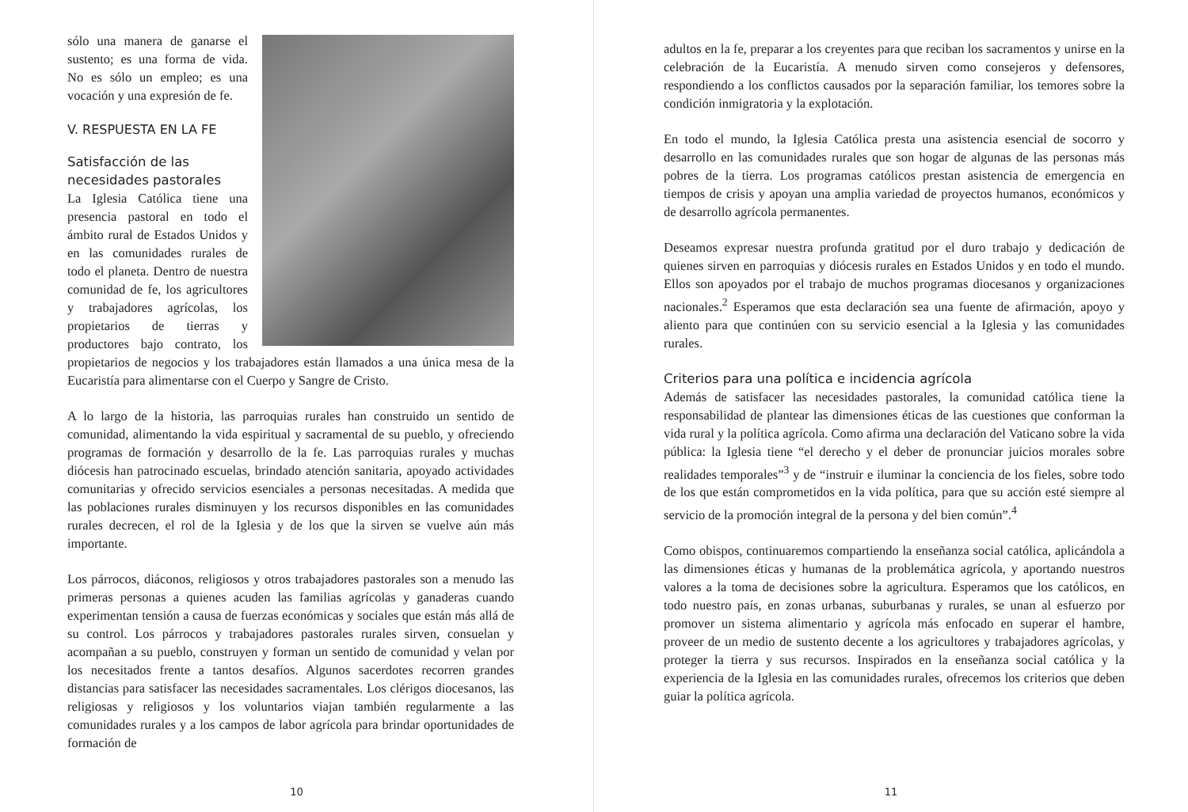sólo una manera de ganarse el sustento; es una forma de vida. No es sólo un empleo; es una vocación y una expresión de fe.
V. RESPUESTA EN LA FE
Satisfacción de las necesidades pastorales
La Iglesia Católica tiene una presencia pastoral en todo el ámbito rural de Estados Unidos y en las comunidades rurales de todo el planeta. Dentro de nuestra comunidad de fe, los agricultores y trabajadores agrícolas, los propietarios de tierras y productores bajo contrato, los propietarios de negocios y los trabajadores están llamados a una única mesa de la Eucaristía para alimentarse con el Cuerpo y Sangre de Cristo.
A lo largo de la historia, las parroquias rurales han construido un sentido de comunidad, alimentando la vida espiritual y sacramental de su pueblo, y ofreciendo programas de formación y desarrollo de la fe. Las parroquias rurales y muchas diócesis han patrocinado escuelas, brindado atención sanitaria, apoyado actividades comunitarias y ofrecido servicios esenciales a personas necesitadas. A medida que las poblaciones rurales disminuyen y los recursos disponibles en las comunidades rurales decrecen, el rol de la Iglesia y de los que la sirven se vuelve aún más importante.
Los párrocos, diáconos, religiosos y otros trabajadores pastorales son a menudo las primeras personas a quienes acuden las familias agrícolas y ganaderas cuando experimentan tensión a causa de fuerzas económicas y sociales que están más allá de su control. Los párrocos y trabajadores pastorales rurales sirven, consuelan y acompañan a su pueblo, construyen y forman un sentido de comunidad y velan por los necesitados frente a tantos desafíos. Algunos sacerdotes recorren grandes distancias para satisfacer las necesidades sacramentales. Los clérigos diocesanos, las religiosas y religiosos y los voluntarios viajan también regularmente a las comunidades rurales y a los campos de labor agrícola para brindar oportunidades de formación de
10
adultos en la fe, preparar a los creyentes para que reciban los sacramentos y unirse en la celebración de la Eucaristía. A menudo sirven como consejeros y defensores, respondiendo a los conflictos causados por la separación familiar, los temores sobre la condición inmigratoria y la explotación.
En todo el mundo, la Iglesia Católica presta una asistencia esencial de socorro y desarrollo en las comunidades rurales que son hogar de algunas de las personas más pobres de la tierra. Los programas católicos prestan asistencia de emergencia en tiempos de crisis y apoyan una amplia variedad de proyectos humanos, económicos y de desarrollo agrícola permanentes.
Deseamos expresar nuestra profunda gratitud por el duro trabajo y dedicación de quienes sirven en parroquias y diócesis rurales en Estados Unidos y en todo el mundo. Ellos son apoyados por el trabajo de muchos programas diocesanos y organizaciones nacionales.<sup>2</sup> Esperamos que esta declaración sea una fuente de afirmación, apoyo y aliento para que continúen con su servicio esencial a la Iglesia y las comunidades rurales.
Criterios para una política e incidencia agrícola
Además de satisfacer las necesidades pastorales, la comunidad católica tiene la responsabilidad de plantear las dimensiones éticas de las cuestiones que conforman la vida rural y la política agrícola. Como afirma una declaración del Vaticano sobre la vida pública: la Iglesia tiene “el derecho y el deber de pronunciar juicios morales sobre realidades temporales”<sup>3</sup> y de “instruir e iluminar la conciencia de los fieles, sobre todo de los que están comprometidos en la vida política, para que su acción esté siempre al servicio de la promoción integral de la persona y del bien común”.<sup>4</sup>
Como obispos, continuaremos compartiendo la enseñanza social católica, aplicándola a las dimensiones éticas y humanas de la problemática agrícola, y aportando nuestros valores a la toma de decisiones sobre la agricultura. Esperamos que los católicos, en todo nuestro país, en zonas urbanas, suburbanas y rurales, se unan al esfuerzo por promover un sistema alimentario y agrícola más enfocado en superar el hambre, proveer de un medio de sustento decente a los agricultores y trabajadores agrícolas, y proteger la tierra y sus recursos. Inspirados en la enseñanza social católica y la experiencia de la Iglesia en las comunidades rurales, ofrecemos los criterios que deben guiar la política agrícola.
11